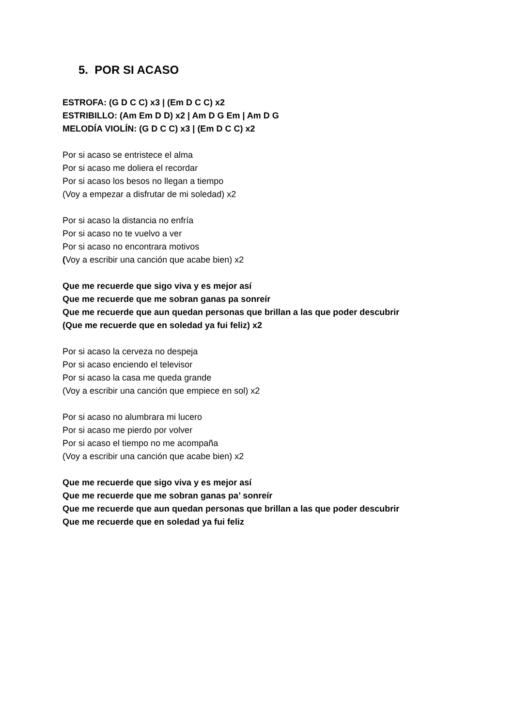5. POR SI ACASO
ESTROFA: (G D C C) x3 | (Em D C C) x2
ESTRIBILLO: (Am Em D D) x2 | Am D G Em | Am D G
MELODÍA VIOLÍN: (G D C C) x3 | (Em D C C) x2
Por si acaso se entristece el alma
Por si acaso me doliera el recordar
Por si acaso los besos no llegan a tiempo
(Voy a empezar a disfrutar de mi soledad) x2
Por si acaso la distancia no enfría
Por si acaso no te vuelvo a ver
Por si acaso no encontrara motivos
(Voy a escribir una canción que acabe bien) x2
Que me recuerde que sigo viva y es mejor así
Que me recuerde que me sobran ganas pa sonreír
Que me recuerde que aun quedan personas que brillan a las que poder descubrir
(Que me recuerde que en soledad ya fui feliz) x2
Por si acaso la cerveza no despeja
Por si acaso enciendo el televisor
Por si acaso la casa me queda grande
(Voy a escribir una canción que empiece en sol) x2
Por si acaso no alumbrara mi lucero
Por si acaso me pierdo por volver
Por si acaso el tiempo no me acompaña
(Voy a escribir una canción que acabe bien) x2
Que me recuerde que sigo viva y es mejor así
Que me recuerde que me sobran ganas pa’ sonreír
Que me recuerde que aun quedan personas que brillan a las que poder descubrir
Que me recuerde que en soledad ya fui feliz